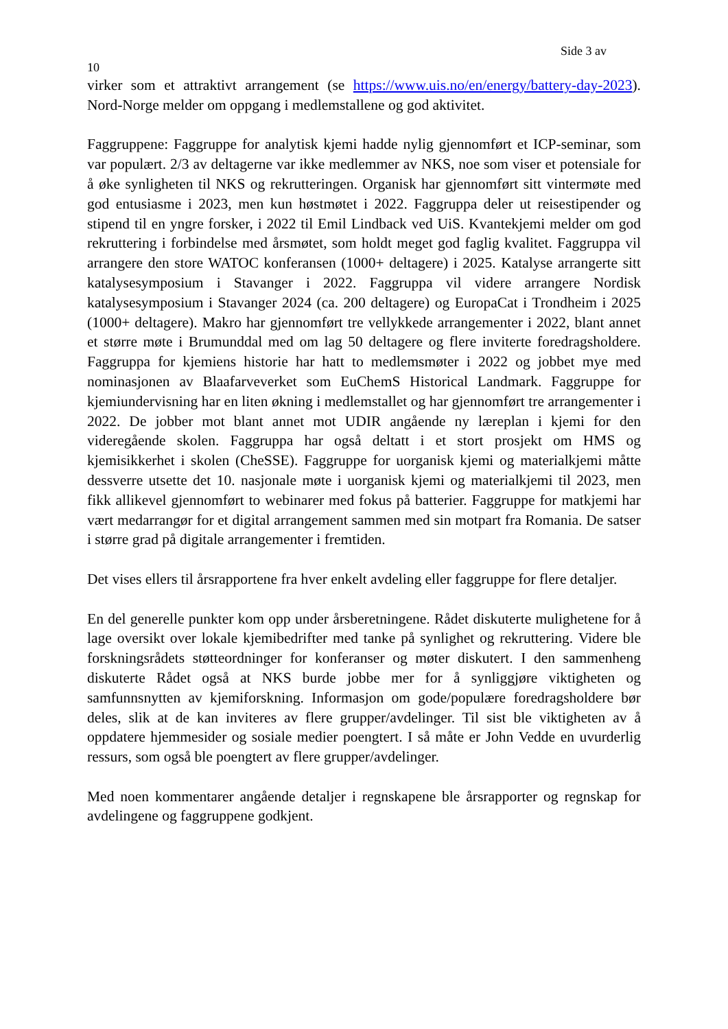Side 3 av
10
virker som et attraktivt arrangement (se https://www.uis.no/en/energy/battery-day-2023). Nord-Norge melder om oppgang i medlemstallene og god aktivitet.
Faggruppene: Faggruppe for analytisk kjemi hadde nylig gjennomført et ICP-seminar, som var populært. 2/3 av deltagerne var ikke medlemmer av NKS, noe som viser et potensiale for å øke synligheten til NKS og rekrutteringen. Organisk har gjennomført sitt vintermøte med god entusiasme i 2023, men kun høstmøtet i 2022. Faggruppa deler ut reisestipender og stipend til en yngre forsker, i 2022 til Emil Lindback ved UiS. Kvantekjemi melder om god rekruttering i forbindelse med årsmøtet, som holdt meget god faglig kvalitet. Faggruppa vil arrangere den store WATOC konferansen (1000+ deltagere) i 2025. Katalyse arrangerte sitt katalysesymposium i Stavanger i 2022. Faggruppa vil videre arrangere Nordisk katalysesymposium i Stavanger 2024 (ca. 200 deltagere) og EuropaCat i Trondheim i 2025 (1000+ deltagere). Makro har gjennomført tre vellykkede arrangementer i 2022, blant annet et større møte i Brumunddal med om lag 50 deltagere og flere inviterte foredragsholdere. Faggruppa for kjemiens historie har hatt to medlemsmøter i 2022 og jobbet mye med nominasjonen av Blaafarveverket som EuChemS Historical Landmark. Faggruppe for kjemiundervisning har en liten økning i medlemstallet og har gjennomført tre arrangementer i 2022. De jobber mot blant annet mot UDIR angående ny læreplan i kjemi for den videregående skolen. Faggruppa har også deltatt i et stort prosjekt om HMS og kjemisikkerhet i skolen (CheSSE). Faggruppe for uorganisk kjemi og materialkjemi måtte dessverre utsette det 10. nasjonale møte i uorganisk kjemi og materialkjemi til 2023, men fikk allikevel gjennomført to webinarer med fokus på batterier. Faggruppe for matkjemi har vært medarrangør for et digital arrangement sammen med sin motpart fra Romania. De satser i større grad på digitale arrangementer i fremtiden.
Det vises ellers til årsrapportene fra hver enkelt avdeling eller faggruppe for flere detaljer.
En del generelle punkter kom opp under årsberetningene. Rådet diskuterte mulighetene for å lage oversikt over lokale kjemibedrifter med tanke på synlighet og rekruttering. Videre ble forskningsrådets støtteordninger for konferanser og møter diskutert. I den sammenheng diskuterte Rådet også at NKS burde jobbe mer for å synliggjøre viktigheten og samfunnsnytten av kjemiforskning. Informasjon om gode/populære foredragsholdere bør deles, slik at de kan inviteres av flere grupper/avdelinger. Til sist ble viktigheten av å oppdatere hjemmesider og sosiale medier poengtert. I så måte er John Vedde en uvurderlig ressurs, som også ble poengtert av flere grupper/avdelinger.
Med noen kommentarer angående detaljer i regnskapene ble årsrapporter og regnskap for avdelingene og faggruppene godkjent.